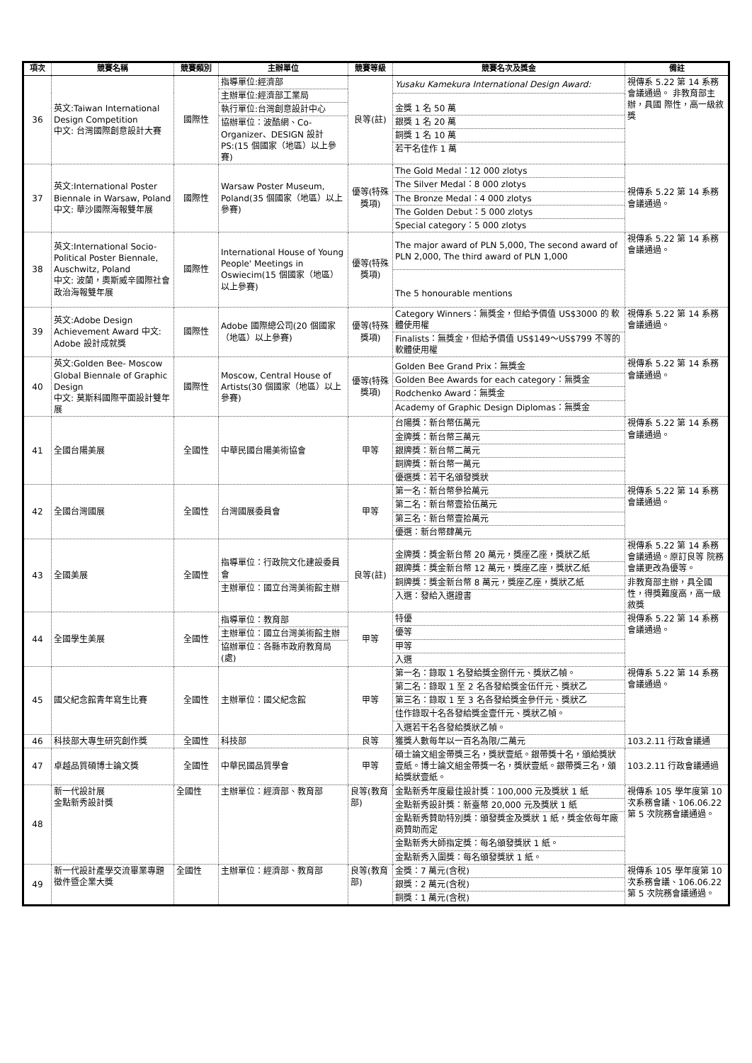| 項次 | 競賽名稱 | 競賽類別 | 主辦單位 | 競賽等級 | 競賽名次及獎金 | 備註 |
| --- | --- | --- | --- | --- | --- | --- |
| 36 | 英文:Taiwan International Design Competition 中文: 台灣國際創意設計大賽 | 國際性 | 指導單位:經濟部 主辦單位:經濟部工業局 執行單位:台灣創意設計中心 協辦單位：波酷網、Co-Organizer、DESIGN 設計 PS:(15 個國家（地區）以上參賽) | 良等(註) | Yusaku Kamekura International Design Award: | 視傳系 5.22 第 14 系務 會議通過。 非教育部主辦，具國 際性，高一級敘獎 |
| | | | | | 金獎 1 名 50 萬 銀獎 1 名 20 萬 銅獎 1 名 10 萬 若干名佳作 1 萬 | |
| 37 | 英文:International Poster Biennale in Warsaw, Poland 中文: 華沙國際海報雙年展 | 國際性 | Warsaw Poster Museum, Poland(35 個國家（地區）以上參賽) | 優等(特殊獎項) | The Gold Medal：12 000 zlotys The Silver Medal：8 000 zlotys The Bronze Medal：4 000 zlotys The Golden Debut：5 000 zlotys Special category：5 000 zlotys | 視傳系 5.22 第 14 系務 會議通過。 |
| 38 | 英文:International Socio-Political Poster Biennale, Auschwitz, Poland 中文: 波蘭，奧斯威辛國際社會政治海報雙年展 | 國際性 | International House of Young People' Meetings in Oswiecim(15 個國家（地區）以上參賽) | 優等(特殊獎項) | The major award of PLN 5,000, The second award of PLN 2,000, The third award of PLN 1,000 The 5 honourable mentions | 視傳系 5.22 第 14 系務 會議通過。 |
| 39 | 英文:Adobe Design Achievement Award 中文: Adobe 設計成就獎 | 國際性 | Adobe 國際總公司(20 個國家（地區）以上參賽) | 優等(特殊獎項) | Category Winners：無獎金，但給予價值 US$3000 的 軟體使用權 Finalists：無獎金，但給予價值 US$149～US$799 不等的軟體使用權 | 視傳系 5.22 第 14 系務 會議通過。 |
| 40 | 英文:Golden Bee- Moscow Global Biennale of Graphic Design 中文: 莫斯科國際平面設計雙年展 | 國際性 | Moscow, Central House of Artists(30 個國家（地區）以上參賽) | 優等(特殊獎項) | Golden Bee Grand Prix：無獎金 Golden Bee Awards for each category：無獎金 Rodchenko Award：無獎金 Academy of Graphic Design Diplomas：無獎金 | 視傳系 5.22 第 14 系務 會議通過。 |
| 41 | 全國台陽美展 | 全國性 | 中華民國台陽美術協會 | 甲等 | 台陽獎：新台幣伍萬元 金牌獎：新台幣三萬元 銀牌獎：新台幣二萬元 銅牌獎：新台幣一萬元 優選獎：若干名頒發獎狀 | 視傳系 5.22 第 14 系務 會議通過。 |
| 42 | 全國台灣國展 | 全國性 | 台灣國展委員會 | 甲等 | 第一名：新台幣參拾萬元 第二名：新台幣壹拾伍萬元 第三名：新台幣壹拾萬元 優選：新台幣肆萬元 | 視傳系 5.22 第 14 系務 會議通過。 |
| 43 | 全國美展 | 全國性 | 指導單位：行政院文化建設委員會 主辦單位：國立台灣美術館主辦 | 良等(註) | 金牌獎：獎金新台幣 20 萬元，獎座乙座，獎狀乙紙 銀牌獎：獎金新台幣 12 萬元，獎座乙座，獎狀乙紙 銅牌獎：獎金新台幣 8 萬元，獎座乙座，獎狀乙紙 入選：發給入選證書 | 視傳系 5.22 第 14 系務會議通過。原訂良等 院務會議更改為優等。 非教育部主辦，具全國性，得獎難度高，高一級敘獎 |
| 44 | 全國學生美展 | 全國性 | 指導單位：教育部 主辦單位：國立台灣美術館主辦 協辦單位：各縣市政府教育局(處) | 甲等 | 特優 優等 甲等 入選 | 視傳系 5.22 第 14 系務 會議通過。 |
| 45 | 國父紀念館青年寫生比賽 | 全國性 | 主辦單位：國父紀念館 | 甲等 | 第一名：錄取 1 名發給獎金捌仟元、獎狀乙幀。 第二名：錄取 1 至 2 名各發給獎金伍仟元、獎狀乙 第三名：錄取 1 至 3 名各發給獎金參仟元、獎狀乙 佳作錄取十名各發給獎金壹仟元、獎狀乙幀。 入選若干名各發給獎狀乙幀。 | 視傳系 5.22 第 14 系務 會議通過。 |
| 46 | 科技部大專生研究創作獎 | 全國性 | 科技部 | 良等 | 獲獎人數每年以一百名為限/二萬元 | 103.2.11 行政會議通 |
| 47 | 卓越品質碩博士論文獎 | 全國性 | 中華民國品質學會 | 甲等 | 碩士論文組金帶獎三名，獎狀壹紙。銀帶獎十名，頒給獎狀壹紙。博士論文組金帶獎一名，獎狀壹紙。銀帶獎三名，頒給獎狀壹紙。 | 103.2.11 行政會議通過 |
| 48 | 新一代設計展 金點新秀設計獎 | 全國性 | 主辦單位：經濟部、教育部 | 良等(教育部) | 金點新秀年度最佳設計獎：100,000 元及獎狀 1 紙 金點新秀設計獎：新臺幣 20,000 元及獎狀 1 紙 金點新秀贊助特別獎：頒發獎金及獎狀 1 紙，獎金依每年廠商贊助而定 金點新秀大師指定獎：每名頒發獎狀 1 紙。 金點新秀入圍獎：每名頒發獎狀 1 紙。 | 視傳系 105 學年度第 10 次系務會議、106.06.22 第 5 次院務會議通過。 |
| 49 | 新一代設計產學交流畢業專題徵件暨企業大獎 | 全國性 | 主辦單位：經濟部、教育部 | 良等(教育部) | 金獎：7 萬元(含稅) 銀獎：2 萬元(含稅) 銅獎：1 萬元(含稅) | 視傳系 105 學年度第 10 次系務會議、106.06.22 第 5 次院務會議通過。 |